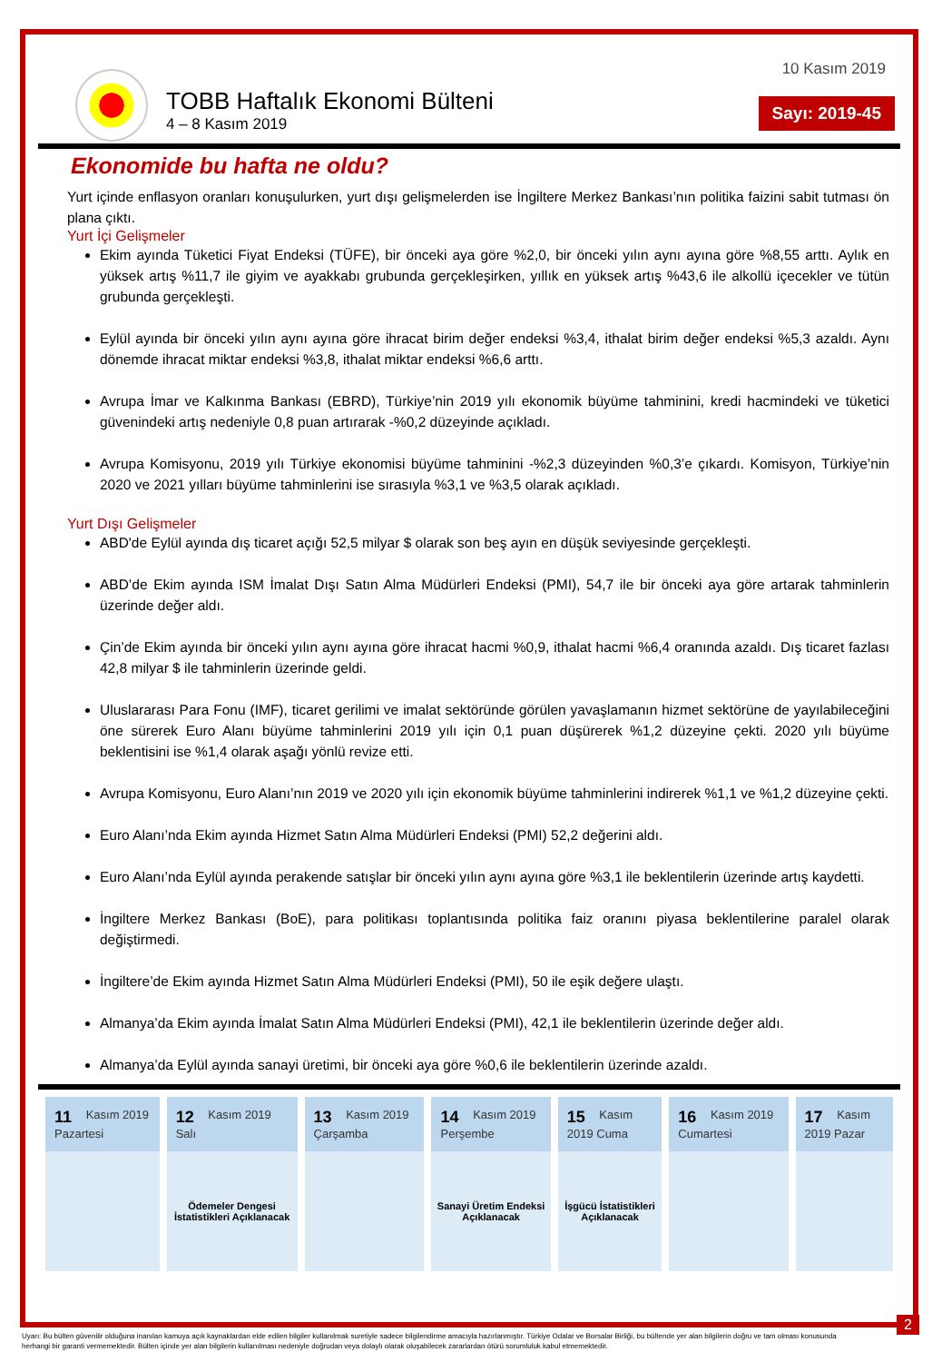TOBB Haftalık Ekonomi Bülteni
4 – 8 Kasım 2019
10 Kasım 2019
Sayı: 2019-45
Ekonomide bu hafta ne oldu?
Yurt içinde enflasyon oranları konuşulurken, yurt dışı gelişmelerden ise İngiltere Merkez Bankası’nın politika faizini sabit tutması ön plana çıktı.
Yurt İçi Gelişmeler
Ekim ayında Tüketici Fiyat Endeksi (TÜFE), bir önceki aya göre %2,0, bir önceki yılın aynı ayına göre %8,55 arttı. Aylık en yüksek artış %11,7 ile giyim ve ayakkabı grubunda gerçekleşirken, yıllık en yüksek artış %43,6 ile alkollü içecekler ve tütün grubunda gerçekleşti.
Eylül ayında bir önceki yılın aynı ayına göre ihracat birim değer endeksi %3,4, ithalat birim değer endeksi %5,3 azaldı. Aynı dönemde ihracat miktar endeksi %3,8, ithalat miktar endeksi %6,6 arttı.
Avrupa İmar ve Kalkınma Bankası (EBRD), Türkiye’nin 2019 yılı ekonomik büyüme tahminini, kredi hacmindeki ve tüketici güvenindeki artış nedeniyle 0,8 puan artırarak -%0,2 düzeyinde açıkladı.
Avrupa Komisyonu, 2019 yılı Türkiye ekonomisi büyüme tahminini -%2,3 düzeyinden %0,3’e çıkardı. Komisyon, Türkiye’nin 2020 ve 2021 yılları büyüme tahminlerini ise sırasıyla %3,1 ve %3,5 olarak açıkladı.
Yurt Dışı Gelişmeler
ABD'de Eylül ayında dış ticaret açığı 52,5 milyar $ olarak son beş ayın en düşük seviyesinde gerçekleşti.
ABD’de Ekim ayında ISM İmalat Dışı Satın Alma Müdürleri Endeksi (PMI), 54,7 ile bir önceki aya göre artarak tahminlerin üzerinde değer aldı.
Çin’de Ekim ayında bir önceki yılın aynı ayına göre ihracat hacmi %0,9, ithalat hacmi %6,4 oranında azaldı. Dış ticaret fazlası 42,8 milyar $ ile tahminlerin üzerinde geldi.
Uluslararası Para Fonu (IMF), ticaret gerilimi ve imalat sektöründe görülen yavaşlamanın hizmet sektörüne de yayılabileceğini öne sürerek Euro Alanı büyüme tahminlerini 2019 yılı için 0,1 puan düşürerek %1,2 düzeyine çekti. 2020 yılı büyüme beklentisini ise %1,4 olarak aşağı yönlü revize etti.
Avrupa Komisyonu, Euro Alanı’nın 2019 ve 2020 yılı için ekonomik büyüme tahminlerini indirerek %1,1 ve %1,2 düzeyine çekti.
Euro Alanı’nda Ekim ayında Hizmet Satın Alma Müdürleri Endeksi (PMI) 52,2 değerini aldı.
Euro Alanı’nda Eylül ayında perakende satışlar bir önceki yılın aynı ayına göre %3,1 ile beklentilerin üzerinde artış kaydetti.
İngiltere Merkez Bankası (BoE), para politikası toplantısında politika faiz oranını piyasa beklentilerine paralel olarak değiştirmedi.
İngiltere’de Ekim ayında Hizmet Satın Alma Müdürleri Endeksi (PMI), 50 ile eşik değere ulaştı.
Almanya’da Ekim ayında İmalat Satın Alma Müdürleri Endeksi (PMI), 42,1 ile beklentilerin üzerinde değer aldı.
Almanya’da Eylül ayında sanayi üretimi, bir önceki aya göre %0,6 ile beklentilerin üzerinde azaldı.
| 11 Kasım 2019 Pazartesi | 12 Kasım 2019 Salı | 13 Kasım 2019 Çarşamba | 14 Kasım 2019 Perşembe | 15 Kasım 2019 Cuma | 16 Kasım 2019 Cumartesi | 17 Kasım 2019 Pazar |
| --- | --- | --- | --- | --- | --- | --- |
| | Ödemeler Dengesi İstatistikleri Açıklanacak | | Sanayi Üretim Endeksi Açıklanacak | İşgücü İstatistikleri Açıklanacak | | |
Uyarı: Bu bülten güvenilir olduğuna inanılan kamuya açık kaynaklardan elde edilen bilgiler kullanılmak suretiyle sadece bilgilendirme amacıyla hazırlanmıştır. Türkiye Odalar ve Borsalar Birliği, bu bültende yer alan bilgilerin doğru ve tam olması konusunda herhangi bir garanti vermemektedir. Bülten içinde yer alan bilgilerin kullanılması nedeniyle doğrudan veya dolaylı olarak oluşabilecek zararlardan ötürü sorumluluk kabul etmemektedir.
2